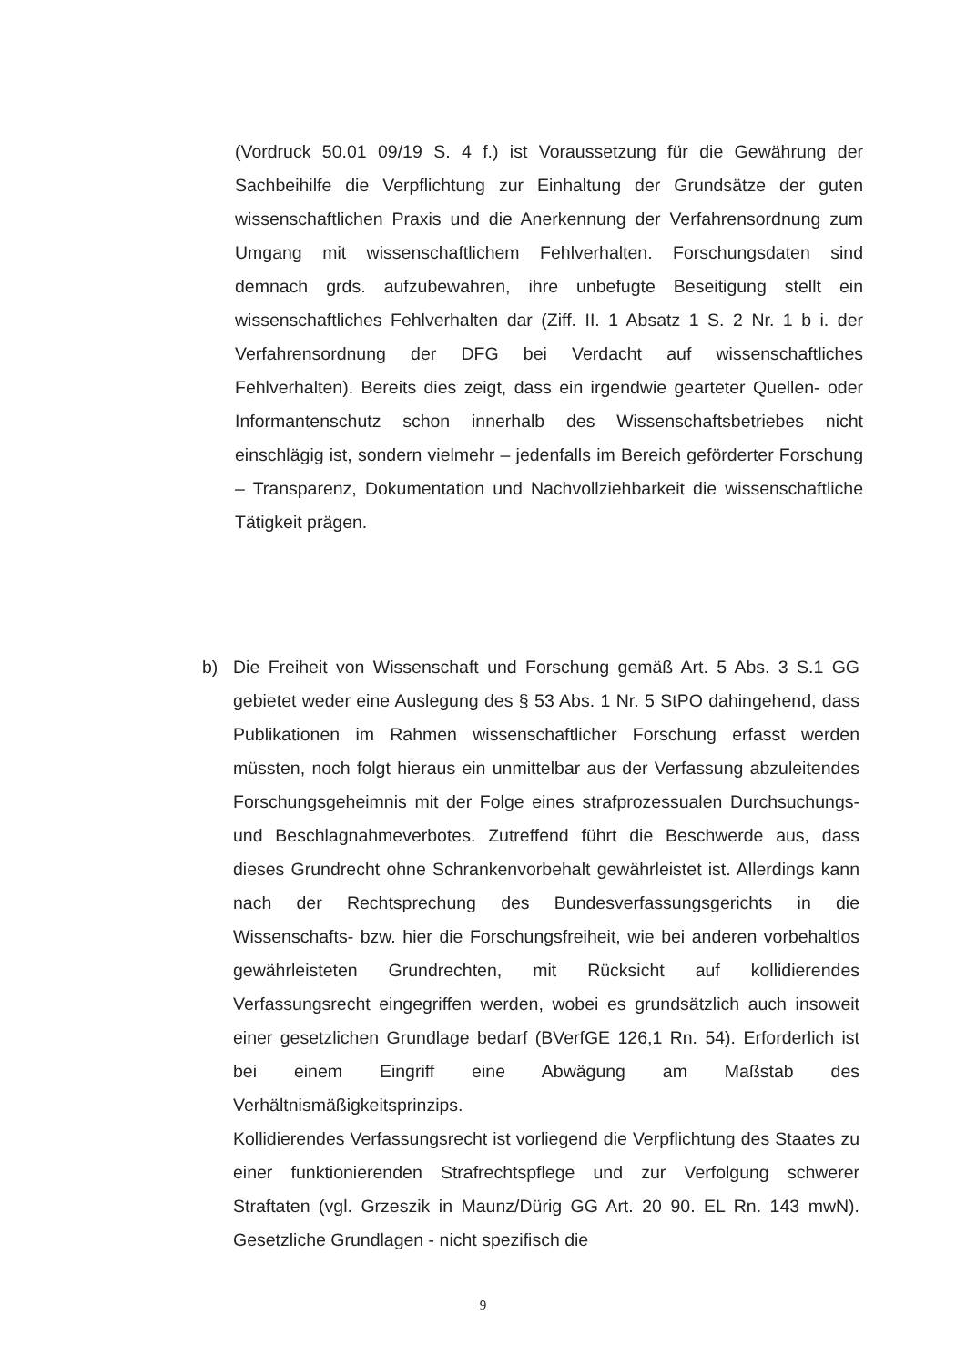(Vordruck 50.01 09/19 S. 4 f.) ist Voraussetzung für die Gewährung der Sachbeihilfe die Verpflichtung zur Einhaltung der Grundsätze der guten wissenschaftlichen Praxis und die Anerkennung der Verfahrensordnung zum Umgang mit wissenschaftlichem Fehlverhalten. Forschungsdaten sind demnach grds. aufzubewahren, ihre unbefugte Beseitigung stellt ein wissenschaftliches Fehlverhalten dar (Ziff. II. 1 Absatz 1 S. 2 Nr. 1 b i. der Verfahrensordnung der DFG bei Verdacht auf wissenschaftliches Fehlverhalten). Bereits dies zeigt, dass ein irgendwie gearteter Quellen- oder Informantenschutz schon innerhalb des Wissenschaftsbetriebes nicht einschlägig ist, sondern vielmehr – jedenfalls im Bereich geförderter Forschung – Transparenz, Dokumentation und Nachvollziehbarkeit die wissenschaftliche Tätigkeit prägen.
b) Die Freiheit von Wissenschaft und Forschung gemäß Art. 5 Abs. 3 S.1 GG gebietet weder eine Auslegung des § 53 Abs. 1 Nr. 5 StPO dahingehend, dass Publikationen im Rahmen wissenschaftlicher Forschung erfasst werden müssten, noch folgt hieraus ein unmittelbar aus der Verfassung abzuleitendes Forschungsgeheimnis mit der Folge eines strafprozessualen Durchsuchungs- und Beschlagnahmeverbotes. Zutreffend führt die Beschwerde aus, dass dieses Grundrecht ohne Schrankenvorbehalt gewährleistet ist. Allerdings kann nach der Rechtsprechung des Bundesverfassungsgerichts in die Wissenschafts- bzw. hier die Forschungsfreiheit, wie bei anderen vorbehaltlos gewährleisteten Grundrechten, mit Rücksicht auf kollidierendes Verfassungsrecht eingegriffen werden, wobei es grundsätzlich auch insoweit einer gesetzlichen Grundlage bedarf (BVerfGE 126,1 Rn. 54). Erforderlich ist bei einem Eingriff eine Abwägung am Maßstab des Verhältnismäßigkeitsprinzips.
Kollidierendes Verfassungsrecht ist vorliegend die Verpflichtung des Staates zu einer funktionierenden Strafrechtspflege und zur Verfolgung schwerer Straftaten (vgl. Grzeszik in Maunz/Dürig GG Art. 20 90. EL Rn. 143 mwN). Gesetzliche Grundlagen - nicht spezifisch die
9